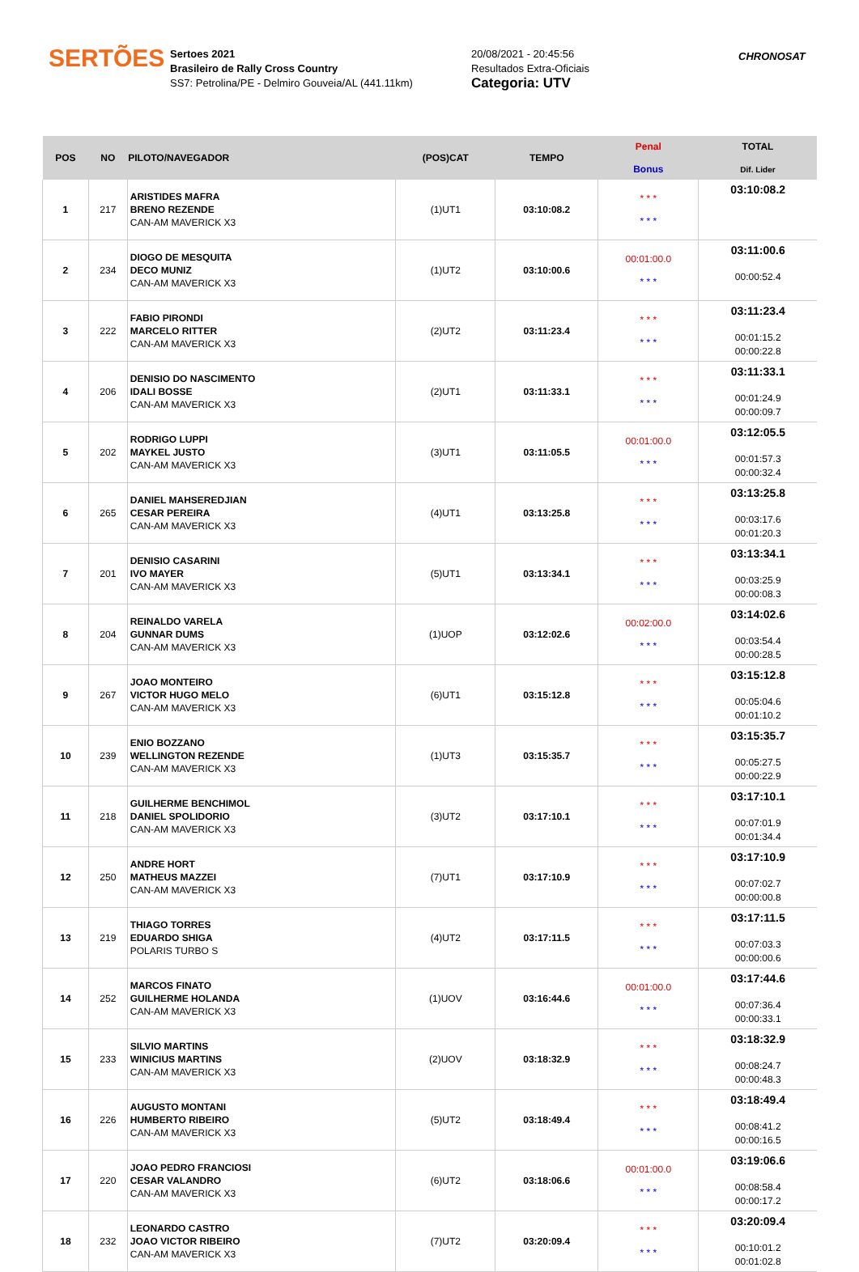SERTÕES
Sertoes 2021
Brasileiro de Rally Cross Country
SS7: Petrolina/PE - Delmiro Gouveia/AL (441.11km)
20/08/2021 - 20:45:56
Resultados Extra-Oficiais
Categoria: UTV
CHRONOSAT
| POS | NO | PILOTO/NAVEGADOR | (POS)CAT | TEMPO | Penal Bonus | TOTAL Dif. Lider |
| --- | --- | --- | --- | --- | --- | --- |
| 1 | 217 | ARISTIDES MAFRA BRENO REZENDE CAN-AM MAVERICK X3 | (1)UT1 | 03:10:08.2 | * * * * * * | 03:10:08.2 |
| 2 | 234 | DIOGO DE MESQUITA DECO MUNIZ CAN-AM MAVERICK X3 | (1)UT2 | 03:10:00.6 | 00:01:00.0 * * * | 03:11:00.6 00:00:52.4 |
| 3 | 222 | FABIO PIRONDI MARCELO RITTER CAN-AM MAVERICK X3 | (2)UT2 | 03:11:23.4 | * * * * * * | 03:11:23.4 00:01:15.2 00:00:22.8 |
| 4 | 206 | DENISIO DO NASCIMENTO IDALI BOSSE CAN-AM MAVERICK X3 | (2)UT1 | 03:11:33.1 | * * * * * * | 03:11:33.1 00:01:24.9 00:00:09.7 |
| 5 | 202 | RODRIGO LUPPI MAYKEL JUSTO CAN-AM MAVERICK X3 | (3)UT1 | 03:11:05.5 | 00:01:00.0 * * * | 03:12:05.5 00:01:57.3 00:00:32.4 |
| 6 | 265 | DANIEL MAHSEREDJIAN CESAR PEREIRA CAN-AM MAVERICK X3 | (4)UT1 | 03:13:25.8 | * * * * * * | 03:13:25.8 00:03:17.6 00:01:20.3 |
| 7 | 201 | DENISIO CASARINI IVO MAYER CAN-AM MAVERICK X3 | (5)UT1 | 03:13:34.1 | * * * * * * | 03:13:34.1 00:03:25.9 00:00:08.3 |
| 8 | 204 | REINALDO VARELA GUNNAR DUMS CAN-AM MAVERICK X3 | (1)UOP | 03:12:02.6 | 00:02:00.0 * * * | 03:14:02.6 00:03:54.4 00:00:28.5 |
| 9 | 267 | JOAO MONTEIRO VICTOR HUGO MELO CAN-AM MAVERICK X3 | (6)UT1 | 03:15:12.8 | * * * * * * | 03:15:12.8 00:05:04.6 00:01:10.2 |
| 10 | 239 | ENIO BOZZANO WELLINGTON REZENDE CAN-AM MAVERICK X3 | (1)UT3 | 03:15:35.7 | * * * * * * | 03:15:35.7 00:05:27.5 00:00:22.9 |
| 11 | 218 | GUILHERME BENCHIMOL DANIEL SPOLIDORIO CAN-AM MAVERICK X3 | (3)UT2 | 03:17:10.1 | * * * * * * | 03:17:10.1 00:07:01.9 00:01:34.4 |
| 12 | 250 | ANDRE HORT MATHEUS MAZZEI CAN-AM MAVERICK X3 | (7)UT1 | 03:17:10.9 | * * * * * * | 03:17:10.9 00:07:02.7 00:00:00.8 |
| 13 | 219 | THIAGO TORRES EDUARDO SHIGA POLARIS TURBO S | (4)UT2 | 03:17:11.5 | * * * * * * | 03:17:11.5 00:07:03.3 00:00:00.6 |
| 14 | 252 | MARCOS FINATO GUILHERME HOLANDA CAN-AM MAVERICK X3 | (1)UOV | 03:16:44.6 | 00:01:00.0 * * * | 03:17:44.6 00:07:36.4 00:00:33.1 |
| 15 | 233 | SILVIO MARTINS WINICIUS MARTINS CAN-AM MAVERICK X3 | (2)UOV | 03:18:32.9 | * * * * * * | 03:18:32.9 00:08:24.7 00:00:48.3 |
| 16 | 226 | AUGUSTO MONTANI HUMBERTO RIBEIRO CAN-AM MAVERICK X3 | (5)UT2 | 03:18:49.4 | * * * * * * | 03:18:49.4 00:08:41.2 00:00:16.5 |
| 17 | 220 | JOAO PEDRO FRANCIOSI CESAR VALANDRO CAN-AM MAVERICK X3 | (6)UT2 | 03:18:06.6 | 00:01:00.0 * * * | 03:19:06.6 00:08:58.4 00:00:17.2 |
| 18 | 232 | LEONARDO CASTRO JOAO VICTOR RIBEIRO CAN-AM MAVERICK X3 | (7)UT2 | 03:20:09.4 | * * * * * * | 03:20:09.4 00:10:01.2 00:01:02.8 |